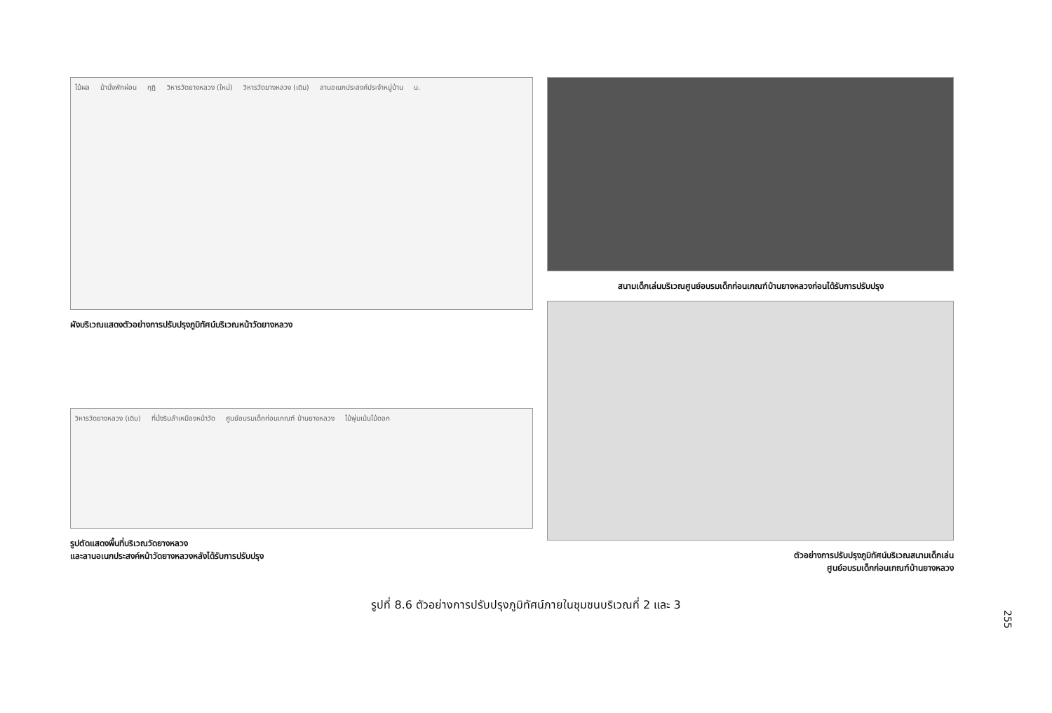ไม้ผล ม้านั่งพักผ่อน กุฏิ วิหารวัดยางหลวง (ใหม่) วิหารวัดยางหลวง (เดิม) ลานอเนกประสงค์ประจำหมู่บ้าน น.
ผังบริเวณแสดงตัวอย่างการปรับปรุงภูมิทัศน์บริเวณหน้าวัดยางหลวง
วิหารวัดยางหลวง (เดิม) ที่นั่งริมลำเหมืองหน้าวัด ศูนย์อบรมเด็กก่อนเกณฑ์ บ้านยางหลวง ไม้พุ่มเน้นไม้ดอก
รูปตัดแสดงพื้นที่บริเวณวัดยางหลวง
และลานอเนกประสงค์หน้าวัดยางหลวงหลังได้รับการปรับปรุง
สนามเด็กเล่นบริเวณศูนย์อบรมเด็กก่อนเกณฑ์บ้านยางหลวงก่อนได้รับการปรับปรุง
ตัวอย่างการปรับปรุงภูมิทัศน์บริเวณสนามเด็กเล่น
ศูนย์อบรมเด็กก่อนเกณฑ์บ้านยางหลวง
รูปที่ 8.6 ตัวอย่างการปรับปรุงภูมิทัศน์ภายในชุมชนบริเวณที่ 2 และ 3
255